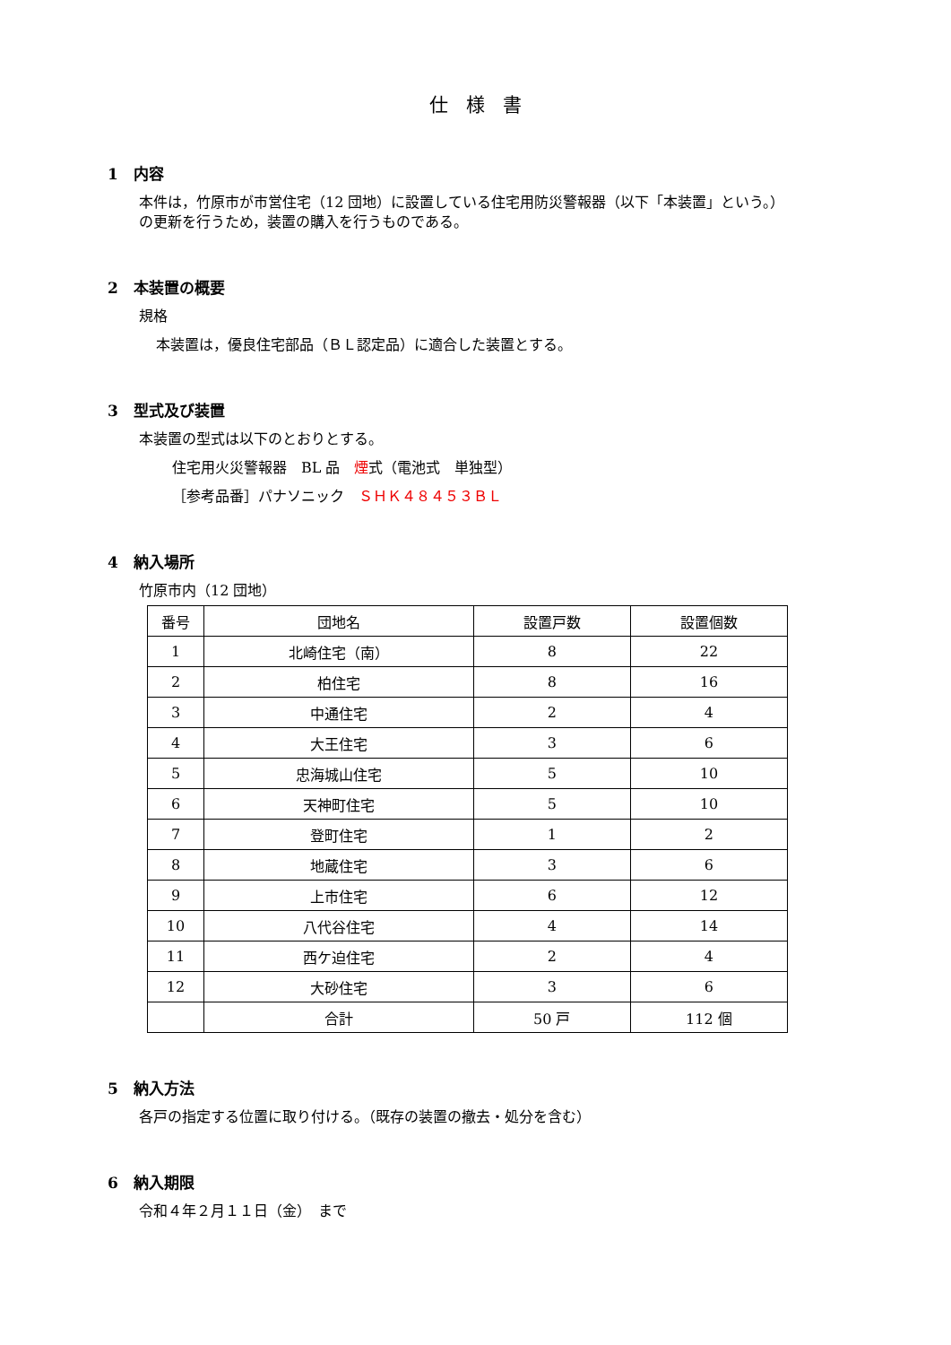仕様書
1　内容
本件は，竹原市が市営住宅（12 団地）に設置している住宅用防災警報器（以下「本装置」という。）
の更新を行うため，装置の購入を行うものである。
2　本装置の概要
規格
本装置は，優良住宅部品（ＢＬ認定品）に適合した装置とする。
3　型式及び装置
本装置の型式は以下のとおりとする。
住宅用火災警報器　BL 品　煙式（電池式　単独型）
［参考品番］パナソニック　ＳＨＫ４８４５３ＢＬ
4　納入場所
竹原市内（12 団地）
| 番号 | 団地名 | 設置戸数 | 設置個数 |
| --- | --- | --- | --- |
| 1 | 北崎住宅（南） | 8 | 22 |
| 2 | 柏住宅 | 8 | 16 |
| 3 | 中通住宅 | 2 | 4 |
| 4 | 大王住宅 | 3 | 6 |
| 5 | 忠海城山住宅 | 5 | 10 |
| 6 | 天神町住宅 | 5 | 10 |
| 7 | 登町住宅 | 1 | 2 |
| 8 | 地蔵住宅 | 3 | 6 |
| 9 | 上市住宅 | 6 | 12 |
| 10 | 八代谷住宅 | 4 | 14 |
| 11 | 西ケ迫住宅 | 2 | 4 |
| 12 | 大砂住宅 | 3 | 6 |
| | 合計 | 50 戸 | 112 個 |
5　納入方法
各戸の指定する位置に取り付ける。（既存の装置の撤去・処分を含む）
6　納入期限
令和４年２月１１日（金）　まで